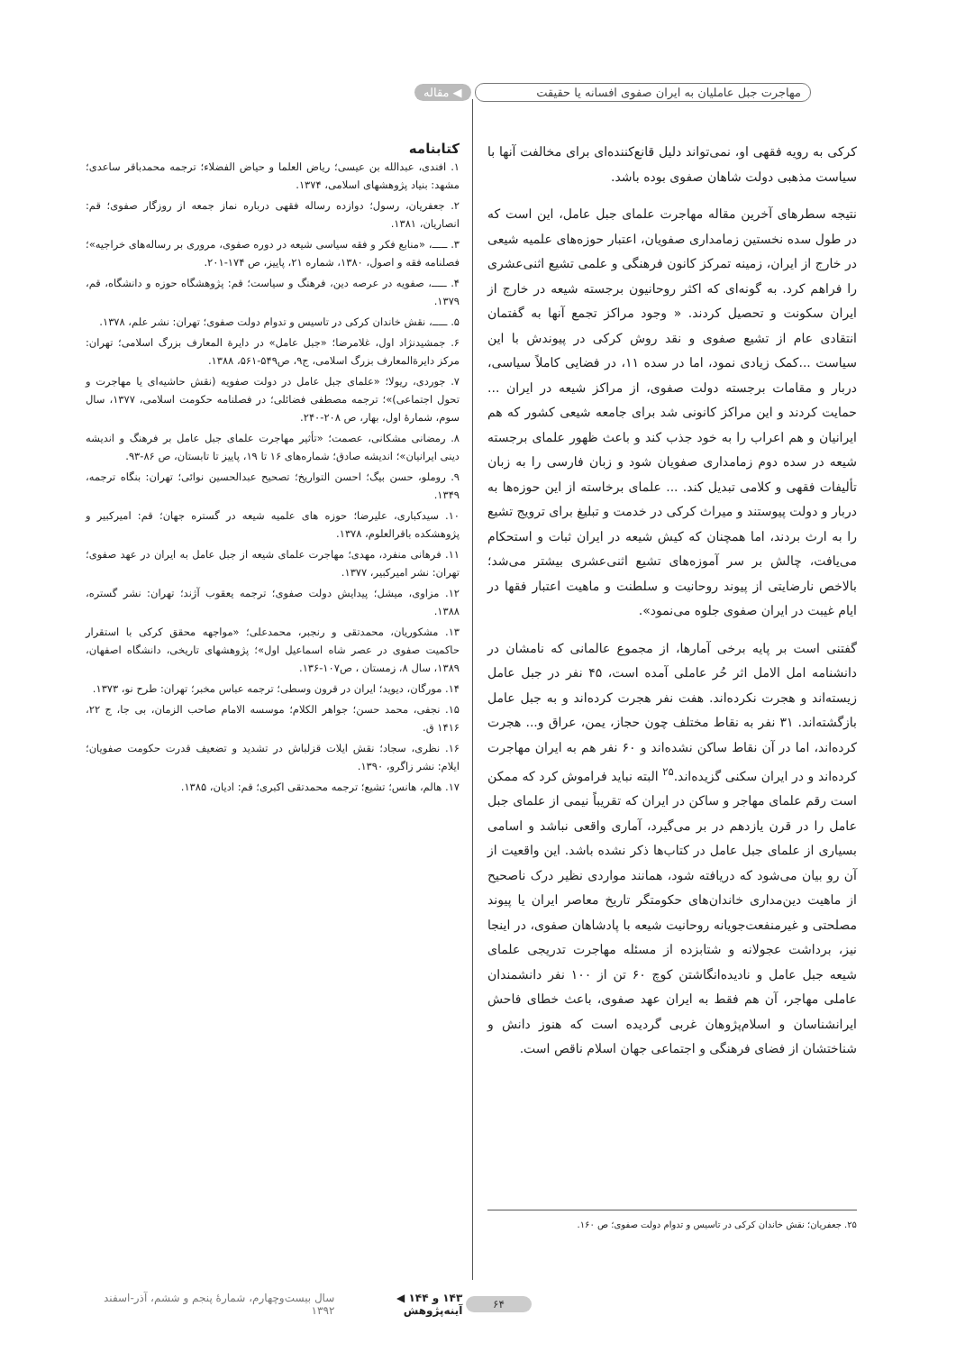مهاجرت جبل عاملیان به ایران صفوی افسانه یا حقیقت
◀ مقاله
کرکی به رویه فقهی او، نمی‌تواند دلیل قانع‌کننده‌ای برای مخالفت آنها با سیاست مذهبی دولت شاهان صفوی بوده باشد.
نتیجه سطرهای آخرین مقاله مهاجرت علمای جبل عامل، این است که در طول سده نخستین زمامداری صفویان، اعتبار حوزه‌های علمیه شیعی در خارج از ایران، زمینه تمرکز کانون فرهنگی و علمی تشیع اثنی‌عشری را فراهم کرد. به گونه‌ای که اکثر روحانیون برجسته شیعه در خارج از ایران سکونت و تحصیل کردند. « وجود مراکز تجمع آنها به گفتمان انتقادی عام از تشیع صفوی و نقد روش کرکی در پیوندش با این سیاست ...کمک زیادی نمود، اما در سده ۱۱، در فضایی کاملاً سیاسی، دربار و مقامات برجسته دولت صفوی، از مراکز شیعه در ایران ... حمایت کردند و این مراکز کانونی شد برای جامعه شیعی کشور که هم ایرانیان و هم اعراب را به خود جذب کند و باعث ظهور علمای برجسته شیعه در سده دوم زمامداری صفویان شود و زبان فارسی را به زبان تألیفات فقهی و کلامی تبدیل کند. ... علمای برخاسته از این حوزه‌ها به دربار و دولت پیوستند و میراث کرکی در خدمت و تبلیغ برای ترویج تشیع را به ارث بردند، اما همچنان که کیش شیعه در ایران ثبات و استحکام می‌یافت، چالش بر سر آموزه‌های تشیع اثنی‌عشری بیشتر می‌شد؛ بالاخص نارضایتی از پیوند روحانیت و سلطنت و ماهیت اعتبار فقها در ایام غیبت در ایران صفوی جلوه می‌نمود».
گفتنی است بر پایه برخی آمارها، از مجموع عالمانی که نامشان در دانشنامه امل الامل اثر حُر عاملی آمده است، ۴۵ نفر در جبل عامل زیسته‌اند و هجرت نکرده‌اند. هفت نفر هجرت کرده‌اند و به جبل عامل بازگشته‌اند. ۳۱ نفر به نقاط مختلف چون حجاز، یمن، عراق و... هجرت کرده‌اند، اما در آن نقاط ساکن نشده‌اند و ۶۰ نفر هم به ایران مهاجرت کرده‌اند و در ایران سکنی گزیده‌اند.<sup>۲۵</sup> البته نباید فراموش کرد که ممکن است رقم علمای مهاجر و ساکن در ایران که تقریباً نیمی از علمای جبل عامل را در قرن یازدهم در بر می‌گیرد، آماری واقعی نباشد و اسامی بسیاری از علمای جبل عامل در کتاب‌ها ذکر نشده باشد. این واقعیت از آن رو بیان می‌شود که دریافته شود، همانند مواردی نظیر درک ناصحیح از ماهیت دین‌مداری خاندان‌های حکومتگر تاریخ معاصر ایران یا پیوند مصلحتی و غیرمنفعت‌جویانه روحانیت شیعه با پادشاهان صفوی، در اینجا نیز، برداشت عجولانه و شتابزده از مسئله مهاجرت تدریجی علمای شیعه جبل عامل و نادیده‌انگاشتن کوچ ۶۰ تن از ۱۰۰ نفر دانشمندان عاملی مهاجر، آن هم فقط به ایران عهد صفوی، باعث خطای فاحش ایرانشناسان و اسلام‌پژوهان غربی گردیده است که هنوز دانش و شناختشان از فضای فرهنگی و اجتماعی جهان اسلام ناقص است.
کتابنامه
۱. افندی، عبدالله بن عیسی؛ ریاض العلما و حیاض الفضلاء؛ ترجمه محمدباقر ساعدی؛ مشهد: بنیاد پژوهشهای اسلامی، ۱۳۷۴.
۲. جعفریان، رسول؛ دوازده رساله فقهی درباره نماز جمعه از روزگار صفوی؛ قم: انصاریان، ۱۳۸۱.
۳. ـــــ، «منابع فکر و فقه سیاسی شیعه در دوره صفوی، مروری بر رساله‌های خراجیه»؛ فصلنامه فقه و اصول، ۱۳۸۰، شماره ۲۱، پاییز، ص ۱۷۴-۲۰۱.
۴. ـــــ، صفویه در عرصه دین، فرهنگ و سیاست؛ قم: پژوهشگاه حوزه و دانشگاه، قم، ۱۳۷۹.
۵. ـــــ، نقش خاندان کرکی در تاسیس و تدوام دولت صفوی؛ تهران: نشر علم، ۱۳۷۸.
۶. جمشیدنژاد اول، غلامرضا؛ «جبل عامل» در دایرة المعارف بزرگ اسلامی؛ تهران: مرکز دایرة‌المعارف بزرگ اسلامی، ج۹، ص۵۴۹-۵۶۱، ۱۳۸۸.
۷. جوردی، ریولا؛ «علمای جبل عامل در دولت صفویه (نقش حاشیه‌ای یا مهاجرت و تحول اجتماعی)»؛ ترجمه مصطفی فضائلی؛ در فصلنامه حکومت اسلامی، ۱۳۷۷، سال سوم، شمارهٔ اول، بهار، ص ۲۰۸-۲۴۰.
۸. رمضانی مشکانی، عصمت؛ «تأثیر مهاجرت علمای جبل عامل بر فرهنگ و اندیشه دینی ایرانیان»؛ اندیشه صادق؛ شماره‌های ۱۶ تا ۱۹، پاییز تا تابستان، ص ۸۶-۹۳.
۹. روملو، حسن بیگ؛ احسن التواریخ؛ تصحیح عبدالحسین نوائی؛ تهران: بنگاه ترجمه، ۱۳۴۹.
۱۰. سیدکباری، علیرضا؛ حوزه های علمیه شیعه در گستره جهان؛ قم: امیرکبیر و پژوهشکده باقرالعلوم، ۱۳۷۸.
۱۱. فرهانی منفرد، مهدی؛ مهاجرت علمای شیعه از جبل عامل به ایران در عهد صفوی؛ تهران: نشر امیرکبیر، ۱۳۷۷.
۱۲. مزاوی، میشل؛ پیدایش دولت صفوی؛ ترجمه یعقوب آژند؛ تهران: نشر گستره، ۱۳۸۸.
۱۳. مشکوریان، محمدتقی و رنجبر، محمدعلی؛ «مواجهه محقق کرکی با استقرار حاکمیت صفوی در عصر شاه اسماعیل اول»؛ پژوهشهای تاریخی، دانشگاه اصفهان، ۱۳۸۹، سال ۸، زمستان ، ص۱۰۷-۱۳۶.
۱۴. مورگان، دیوید؛ ایران در قرون وسطی؛ ترجمه عباس مخبر؛ تهران: طرح نو، ۱۳۷۳.
۱۵. نجفی، محمد حسن؛ جواهر الکلام؛ موسسه الامام صاحب الزمان، بی جا، ج ۲۲، ۱۴۱۶ ق.
۱۶. نظری، سجاد؛ نقش ایلات قزلباش در تشدید و تضعیف قدرت حکومت صفویان؛ ایلام: نشر زاگرو، ۱۳۹۰.
۱۷. هالم، هانس؛ تشیع؛ ترجمه محمدتقی اکبری؛ قم: ادیان، ۱۳۸۵.
۲۵. جعفریان؛ نقش خاندان کرکی در تاسیس و تدوام دولت صفوی؛ ص ۱۶۰.
۶۴ ۱۴۳ و ۱۴۴ ◀ آینه‌پژوهش سال بیست‌وچهارم، شمارهٔ پنجم و ششم، آذر-اسفند ۱۳۹۲